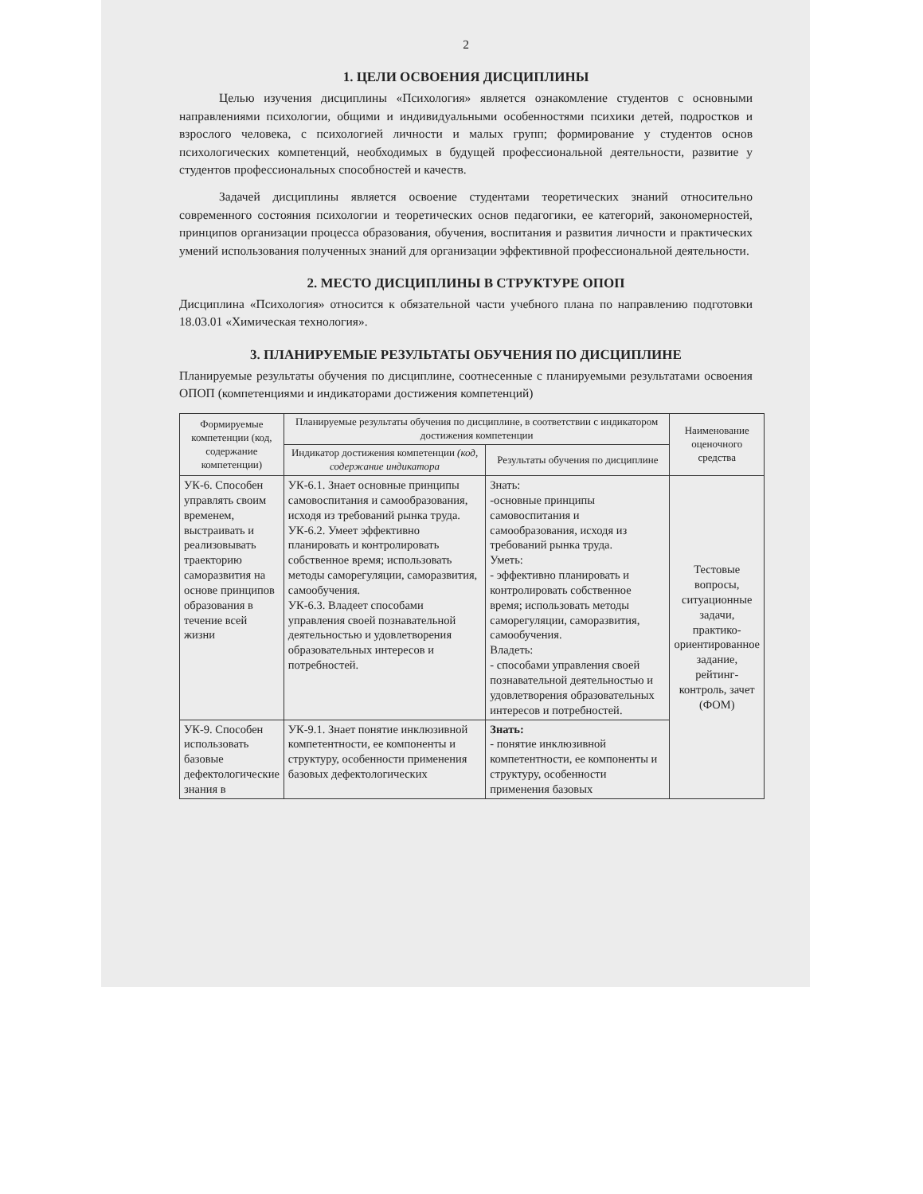2
1. ЦЕЛИ ОСВОЕНИЯ ДИСЦИПЛИНЫ
Целью изучения дисциплины «Психология» является ознакомление студентов с основными направлениями психологии, общими и индивидуальными особенностями психики детей, подростков и взрослого человека, с психологией личности и малых групп; формирование у студентов основ психологических компетенций, необходимых в будущей профессиональной деятельности, развитие у студентов профессиональных способностей и качеств.
Задачей дисциплины является освоение студентами теоретических знаний относительно современного состояния психологии и теоретических основ педагогики, ее категорий, закономерностей, принципов организации процесса образования, обучения, воспитания и развития личности и практических умений использования полученных знаний для организации эффективной профессиональной деятельности.
2. МЕСТО ДИСЦИПЛИНЫ В СТРУКТУРЕ ОПОП
Дисциплина «Психология» относится к обязательной части учебного плана по направлению подготовки 18.03.01 «Химическая технология».
3. ПЛАНИРУЕМЫЕ РЕЗУЛЬТАТЫ ОБУЧЕНИЯ ПО ДИСЦИПЛИНЕ
Планируемые результаты обучения по дисциплине, соотнесенные с планируемыми результатами освоения ОПОП (компетенциями и индикаторами достижения компетенций)
| Формируемые компетенции (код, содержание компетенции) | Планируемые результаты обучения по дисциплине, в соответствии с индикатором достижения компетенции | | Наименование оценочного средства |
| --- | --- | --- | --- |
| | Индикатор достижения компетенции (код, содержание индикатора | Результаты обучения по дисциплине | |
| УК-6. Способен управлять своим временем, выстраивать и реализовывать траекторию саморазвития на основе принципов образования в течение всей жизни | УК-6.1. Знает основные принципы самовоспитания и самообразования, исходя из требований рынка труда. УК-6.2. Умеет эффективно планировать и контролировать собственное время; использовать методы саморегуляции, саморазвития, самообучения. УК-6.3. Владеет способами управления своей познавательной деятельностью и удовлетворения образовательных интересов и потребностей. | Знать: -основные принципы самовоспитания и самообразования, исходя из требований рынка труда. Уметь: - эффективно планировать и контролировать собственное время; использовать методы саморегуляции, саморазвития, самообучения. Владеть: - способами управления своей познавательной деятельностью и удовлетворения образовательных интересов и потребностей. | Тестовые вопросы, ситуационные задачи, практико-ориентированное задание, рейтинг-контроль, зачет (ФОМ) |
| УК-9. Способен использовать базовые дефектологические знания в | УК-9.1. Знает понятие инклюзивной компетентности, ее компоненты и структуру, особенности применения базовых дефектологических | Знать: - понятие инклюзивной компетентности, ее компоненты и структуру, особенности применения базовых | |